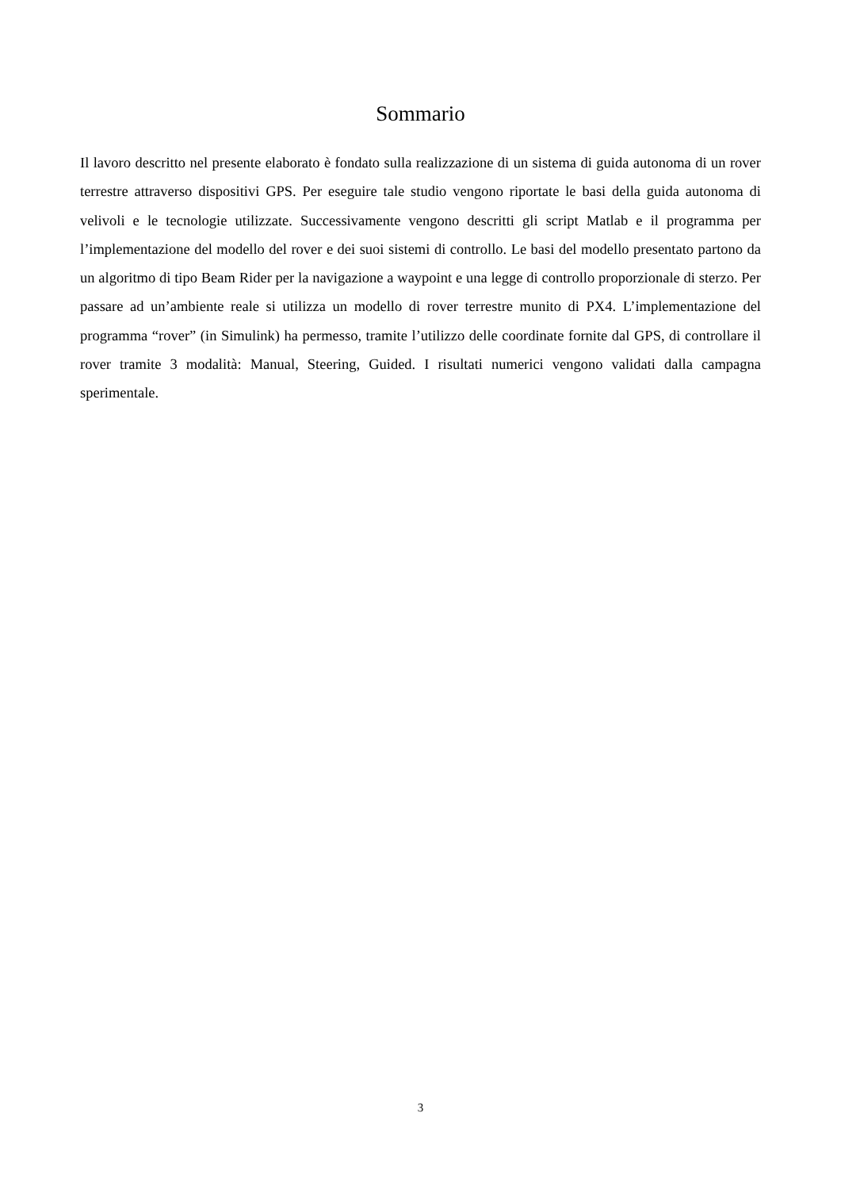Sommario
Il lavoro descritto nel presente elaborato è fondato sulla realizzazione di un sistema di guida autonoma di un rover terrestre attraverso dispositivi GPS. Per eseguire tale studio vengono riportate le basi della guida autonoma di velivoli e le tecnologie utilizzate. Successivamente vengono descritti gli script Matlab e il programma per l’implementazione del modello del rover e dei suoi sistemi di controllo. Le basi del modello presentato partono da un algoritmo di tipo Beam Rider per la navigazione a waypoint e una legge di controllo proporzionale di sterzo. Per passare ad un’ambiente reale si utilizza un modello di rover terrestre munito di PX4. L’implementazione del programma “rover” (in Simulink) ha permesso, tramite l’utilizzo delle coordinate fornite dal GPS, di controllare il rover tramite 3 modalità: Manual, Steering, Guided. I risultati numerici vengono validati dalla campagna sperimentale.
3